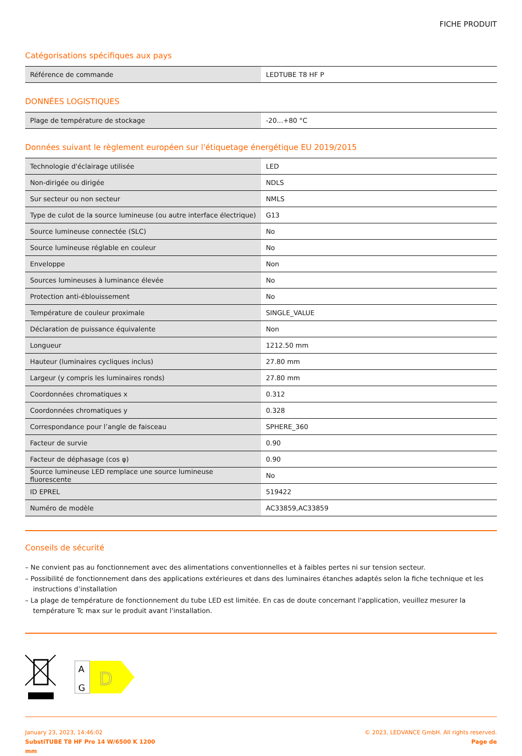FICHE PRODUIT
Catégorisations spécifiques aux pays
| Référence de commande | LEDTUBE T8 HF P |
DONNÉES LOGISTIQUES
| Plage de température de stockage | -20...+80 °C |
Données suivant le règlement européen sur l'étiquetage énergétique EU 2019/2015
| Technologie d'éclairage utilisée | LED |
| Non-dirigée ou dirigée | NDLS |
| Sur secteur ou non secteur | NMLS |
| Type de culot de la source lumineuse (ou autre interface électrique) | G13 |
| Source lumineuse connectée (SLC) | No |
| Source lumineuse réglable en couleur | No |
| Enveloppe | Non |
| Sources lumineuses à luminance élevée | No |
| Protection anti-éblouissement | No |
| Température de couleur proximale | SINGLE_VALUE |
| Déclaration de puissance équivalente | Non |
| Longueur | 1212.50 mm |
| Hauteur (luminaires cycliques inclus) | 27.80 mm |
| Largeur (y compris les luminaires ronds) | 27.80 mm |
| Coordonnées chromatiques x | 0.312 |
| Coordonnées chromatiques y | 0.328 |
| Correspondance pour l’angle de faisceau | SPHERE_360 |
| Facteur de survie | 0.90 |
| Facteur de déphasage (cos φ) | 0.90 |
| Source lumineuse LED remplace une source lumineuse fluorescente | No |
| ID EPREL | 519422 |
| Numéro de modèle | AC33859,AC33859 |
Conseils de sécurité
– Ne convient pas au fonctionnement avec des alimentations conventionnelles et à faibles pertes ni sur tension secteur.
– Possibilité de fonctionnement dans des applications extérieures et dans des luminaires étanches adaptés selon la fiche technique et les instructions d’installation
– La plage de température de fonctionnement du tube LED est limitée. En cas de doute concernant l'application, veuillez mesurer la température Tc max sur le produit avant l'installation.
A
G
D
January 23, 2023, 14:46:02
SubstiTUBE T8 HF Pro 14 W/6500 K 1200
mm
© 2023, LEDVANCE GmbH. All rights reserved.
Page de